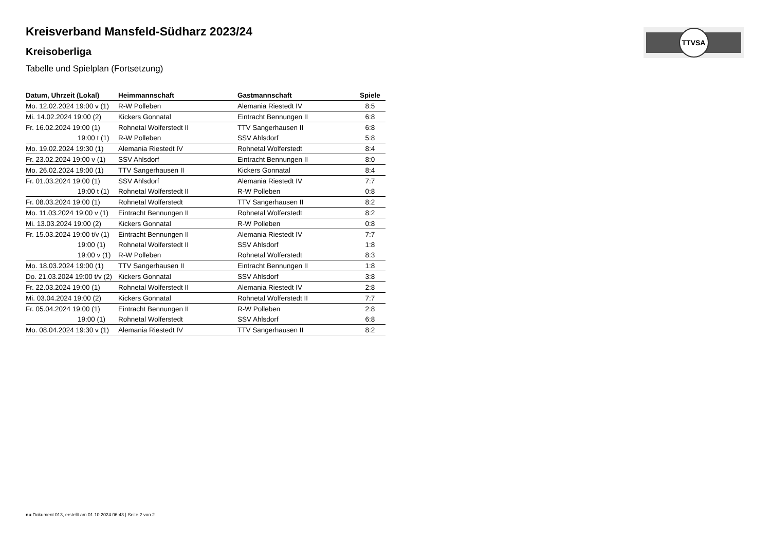TTVSA
Kreisverband Mansfeld-Südharz 2023/24
Kreisoberliga
Tabelle und Spielplan (Fortsetzung)
| Datum, Uhrzeit (Lokal) | Heimmannschaft | Gastmannschaft | Spiele |
| --- | --- | --- | --- |
| Mo. 12.02.2024 19:00 v (1) | R-W Polleben | Alemania Riestedt IV | 8:5 |
| Mi. 14.02.2024 19:00 (2) | Kickers Gonnatal | Eintracht Bennungen II | 6:8 |
| Fr. 16.02.2024 19:00 (1) | Rohnetal Wolferstedt II | TTV Sangerhausen II | 6:8 |
| 19:00 t (1) | R-W Polleben | SSV Ahlsdorf | 5:8 |
| Mo. 19.02.2024 19:30 (1) | Alemania Riestedt IV | Rohnetal Wolferstedt | 8:4 |
| Fr. 23.02.2024 19:00 v (1) | SSV Ahlsdorf | Eintracht Bennungen II | 8:0 |
| Mo. 26.02.2024 19:00 (1) | TTV Sangerhausen II | Kickers Gonnatal | 8:4 |
| Fr. 01.03.2024 19:00 (1) | SSV Ahlsdorf | Alemania Riestedt IV | 7:7 |
| 19:00 t (1) | Rohnetal Wolferstedt II | R-W Polleben | 0:8 |
| Fr. 08.03.2024 19:00 (1) | Rohnetal Wolferstedt | TTV Sangerhausen II | 8:2 |
| Mo. 11.03.2024 19:00 v (1) | Eintracht Bennungen II | Rohnetal Wolferstedt | 8:2 |
| Mi. 13.03.2024 19:00 (2) | Kickers Gonnatal | R-W Polleben | 0:8 |
| Fr. 15.03.2024 19:00 t/v (1) | Eintracht Bennungen II | Alemania Riestedt IV | 7:7 |
| 19:00 (1) | Rohnetal Wolferstedt II | SSV Ahlsdorf | 1:8 |
| 19:00 v (1) | R-W Polleben | Rohnetal Wolferstedt | 8:3 |
| Mo. 18.03.2024 19:00 (1) | TTV Sangerhausen II | Eintracht Bennungen II | 1:8 |
| Do. 21.03.2024 19:00 t/v (2) | Kickers Gonnatal | SSV Ahlsdorf | 3:8 |
| Fr. 22.03.2024 19:00 (1) | Rohnetal Wolferstedt II | Alemania Riestedt IV | 2:8 |
| Mi. 03.04.2024 19:00 (2) | Kickers Gonnatal | Rohnetal Wolferstedt II | 7:7 |
| Fr. 05.04.2024 19:00 (1) | Eintracht Bennungen II | R-W Polleben | 2:8 |
| 19:00 (1) | Rohnetal Wolferstedt | SSV Ahlsdorf | 6:8 |
| Mo. 08.04.2024 19:30 v (1) | Alemania Riestedt IV | TTV Sangerhausen II | 8:2 |
nu.Dokument 013, erstellt am 01.10.2024 06:43 | Seite 2 von 2